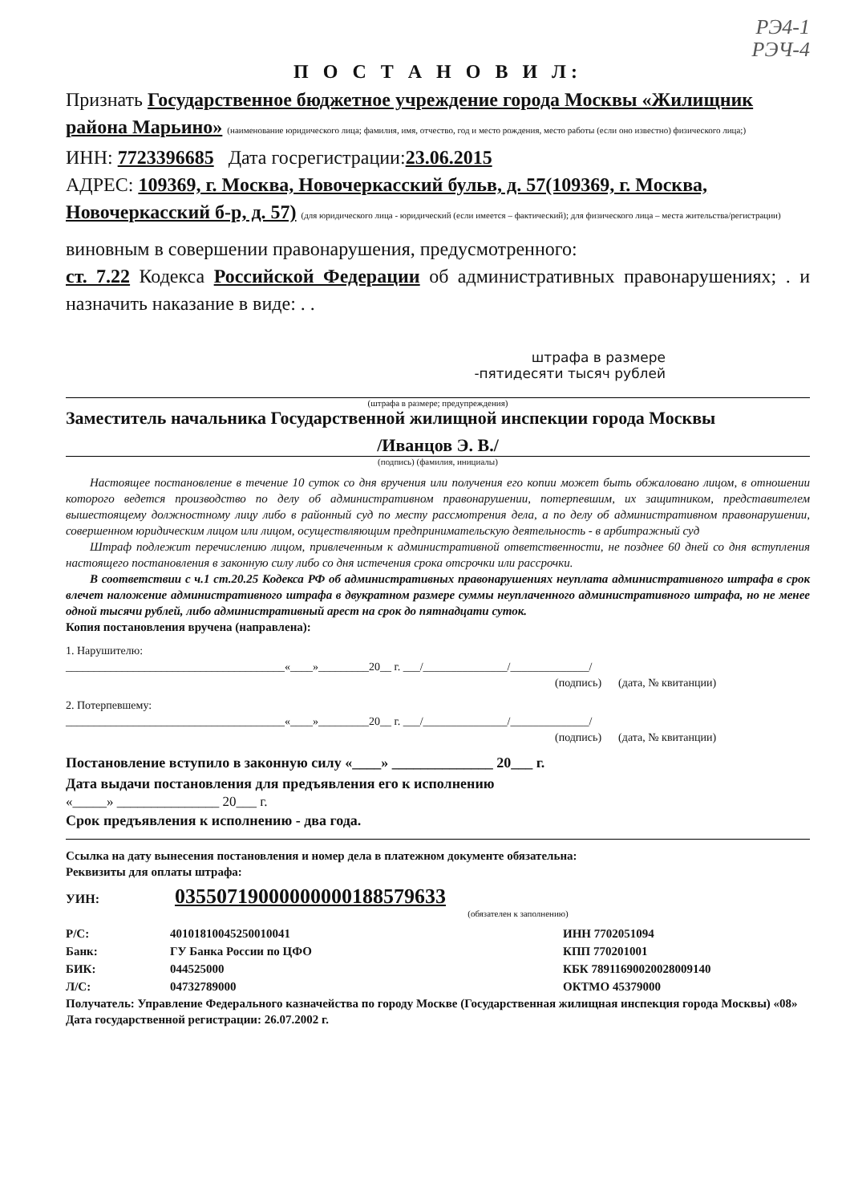РЭ4-1
РЭЧ-4
П О С Т А Н О В И Л:
Признать Государственное бюджетное учреждение города Москвы «Жилищник района Марьино» (наименование юридического лица; фамилия, имя, отчество, год и место рождения, место работы (если оно известно) физического лица;)
ИНН: 7723396685 Дата госрегистрации:23.06.2015
АДРЕС: 109369, г. Москва, Новочеркасский бульв, д. 57(109369, г. Москва, Новочеркасский б-р, д. 57) (для юридического лица - юридический (если имеется – фактический); для физического лица – места жительства/регистрации)
виновным в совершении правонарушения, предусмотренного:
ст. 7.22 Кодекса Российской Федерации об административных правонарушениях; . и назначить наказание в виде: . .
штрафа в размере
-пятидесяти тысяч рублей
(штрафа в размере; предупреждения)
Заместитель начальника Государственной жилищной инспекции города Москвы
/Иванцов Э. В./
(подпись) (фамилия, инициалы)
Настоящее постановление в течение 10 суток со дня вручения или получения его копии может быть обжаловано лицом, в отношении которого ведется производство по делу об административном правонарушении, потерпевшим, их защитником, представителем вышестоящему должностному лицу либо в районный суд по месту рассмотрения дела, а по делу об административном правонарушении, совершенном юридическим лицом или лицом, осуществляющим предпринимательскую деятельность - в арбитражный суд
Штраф подлежит перечислению лицом, привлеченным к административной ответственности, не позднее 60 дней со дня вступления настоящего постановления в законную силу либо со дня истечения срока отсрочки или рассрочки.
В соответствии с ч.1 ст.20.25 Кодекса РФ об административных правонарушениях неуплата административного штрафа в срок влечет наложение административного штрафа в двукратном размере суммы неуплаченного административного штрафа, но не менее одной тысячи рублей, либо административный арест на срок до пятнадцати суток.
Копия постановления вручена (направлена):
1. Нарушителю:
_______________________________________«____»_________20__ г. ___/_______________/______________/
(подпись) (дата, № квитанции)
2. Потерпевшему:
_______________________________________«____»_________20__ г. ___/_______________/______________/
(подпись) (дата, № квитанции)
Постановление вступило в законную силу «____» ______________ 20___ г.
Дата выдачи постановления для предъявления его к исполнению
«_____» _______________ 20___ г.
Срок предъявления к исполнению - два года.
Ссылка на дату вынесения постановления и номер дела в платежном документе обязательна:
Реквизиты для оплаты штрафа:
УИН: 03550719000000000188579633
(обязателен к заполнению)
Р/С: 40101810045250010041 ИНН 7702051094 Банк: ГУ Банка России по ЦФО КПП 770201001 БИК: 044525000 КБК 78911690020028009140 Л/С: 04732789000 ОКТМО 45379000
Получатель: Управление Федерального казначейства по городу Москве (Государственная жилищная инспекция города Москвы) «08»
Дата государственной регистрации: 26.07.2002 г.